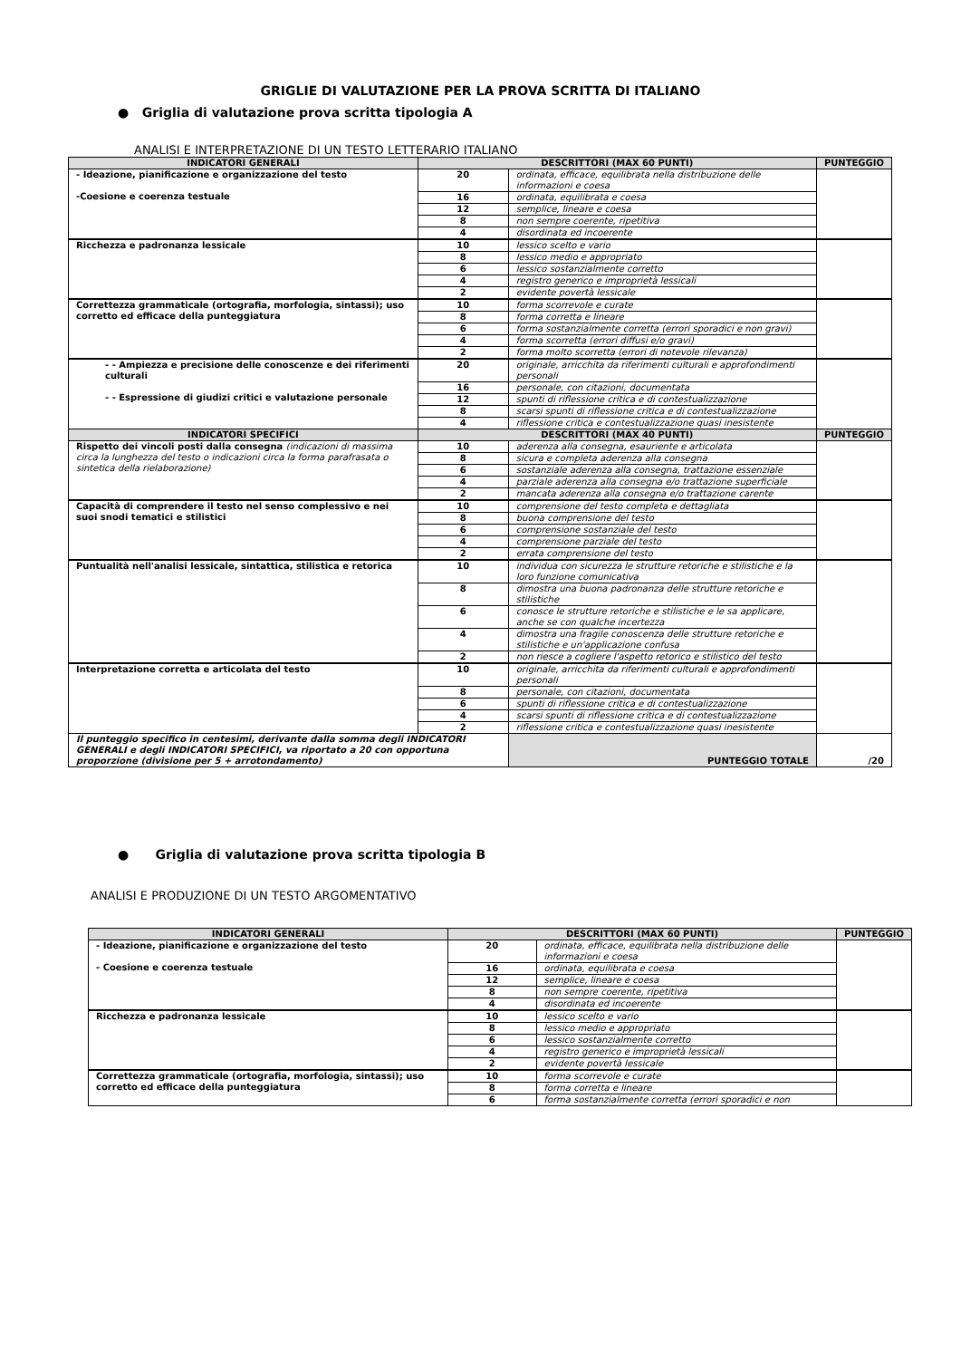GRIGLIE DI VALUTAZIONE PER LA PROVA SCRITTA DI ITALIANO
● Griglia di valutazione prova scritta tipologia A
ANALISI E INTERPRETAZIONE DI UN TESTO LETTERARIO ITALIANO
| INDICATORI GENERALI | DESCRITTORI (MAX 60 PUNTI) | | PUNTEGGIO |
| --- | --- | --- | --- |
| - Ideazione, pianificazione e organizzazione del testo -Coesione e coerenza testuale | 20 | ordinata, efficace, equilibrata nella distribuzione delle informazioni e coesa | |
| | 16 | ordinata, equilibrata e coesa | |
| | 12 | semplice, lineare e coesa | |
| | 8 | non sempre coerente, ripetitiva | |
| | 4 | disordinata ed incoerente | |
| Ricchezza e padronanza lessicale | 10 | lessico scelto e vario | |
| | 8 | lessico medio e appropriato | |
| | 6 | lessico sostanzialmente corretto | |
| | 4 | registro generico e improprietà lessicali | |
| | 2 | evidente povertà lessicale | |
| Correttezza grammaticale (ortografia, morfologia, sintassi); uso corretto ed efficace della punteggiatura | 10 | forma scorrevole e curate | |
| | 8 | forma corretta e lineare | |
| | 6 | forma sostanzialmente corretta (errori sporadici e non gravi) | |
| | 4 | forma scorretta (errori diffusi e/o gravi) | |
| | 2 | forma molto scorretta (errori di notevole rilevanza) | |
| - - Ampiezza e precisione delle conoscenze e dei riferimenti culturali - - Espressione di giudizi critici e valutazione personale | 20 | originale, arricchita da riferimenti culturali e approfondimenti personali | |
| | 16 | personale, con citazioni, documentata | |
| | 12 | spunti di riflessione critica e di contestualizzazione | |
| | 8 | scarsi spunti di riflessione critica e di contestualizzazione | |
| | 4 | riflessione critica e contestualizzazione quasi inesistente | |
| INDICATORI SPECIFICI | DESCRITTORI (MAX 40 PUNTI) | | PUNTEGGIO |
| Rispetto dei vincoli posti dalla consegna (indicazioni di massima circa la lunghezza del testo o indicazioni circa la forma parafrasata o sintetica della rielaborazione) | 10 | aderenza alla consegna, esauriente e articolata | |
| | 8 | sicura e completa aderenza alla consegna | |
| | 6 | sostanziale aderenza alla consegna, trattazione essenziale | |
| | 4 | parziale aderenza alla consegna e/o trattazione superficiale | |
| | 2 | mancata aderenza alla consegna e/o trattazione carente | |
| Capacità di comprendere il testo nel senso complessivo e nei suoi snodi tematici e stilistici | 10 | comprensione del testo completa e dettagliata | |
| | 8 | buona comprensione del testo | |
| | 6 | comprensione sostanziale del testo | |
| | 4 | comprensione parziale del testo | |
| | 2 | errata comprensione del testo | |
| Puntualità nell'analisi lessicale, sintattica, stilistica e retorica | 10 | individua con sicurezza le strutture retoriche e stilistiche e la loro funzione comunicativa | |
| | 8 | dimostra una buona padronanza delle strutture retoriche e stilistiche | |
| | 6 | conosce le strutture retoriche e stilistiche e le sa applicare, anche se con qualche incertezza | |
| | 4 | dimostra una fragile conoscenza delle strutture retoriche e stilistiche e un'applicazione confusa | |
| | 2 | non riesce a cogliere l'aspetto retorico e stilistico del testo | |
| Interpretazione corretta e articolata del testo | 10 | originale, arricchita da riferimenti culturali e approfondimenti personali | |
| | 8 | personale, con citazioni, documentata | |
| | 6 | spunti di riflessione critica e di contestualizzazione | |
| | 4 | scarsi spunti di riflessione critica e di contestualizzazione | |
| | 2 | riflessione critica e contestualizzazione quasi inesistente | |
| Il punteggio specifico in centesimi, derivante dalla somma degli INDICATORI GENERALI e degli INDICATORI SPECIFICI, va riportato a 20 con opportuna proporzione (divisione per 5 + arrotondamento) | | PUNTEGGIO TOTALE | /20 |
● Griglia di valutazione prova scritta tipologia B
ANALISI E PRODUZIONE DI UN TESTO ARGOMENTATIVO
| INDICATORI GENERALI | DESCRITTORI (MAX 60 PUNTI) | | PUNTEGGIO |
| --- | --- | --- | --- |
| - Ideazione, pianificazione e organizzazione del testo - Coesione e coerenza testuale | 20 | ordinata, efficace, equilibrata nella distribuzione delle informazioni e coesa | |
| | 16 | ordinata, equilibrata e coesa | |
| | 12 | semplice, lineare e coesa | |
| | 8 | non sempre coerente, ripetitiva | |
| | 4 | disordinata ed incoerente | |
| Ricchezza e padronanza lessicale | 10 | lessico scelto e vario | |
| | 8 | lessico medio e appropriato | |
| | 6 | lessico sostanzialmente corretto | |
| | 4 | registro generico e improprietà lessicali | |
| | 2 | evidente povertà lessicale | |
| Correttezza grammaticale (ortografia, morfologia, sintassi); uso corretto ed efficace della punteggiatura | 10 | forma scorrevole e curate | |
| | 8 | forma corretta e lineare | |
| | 6 | forma sostanzialmente corretta (errori sporadici e non | |